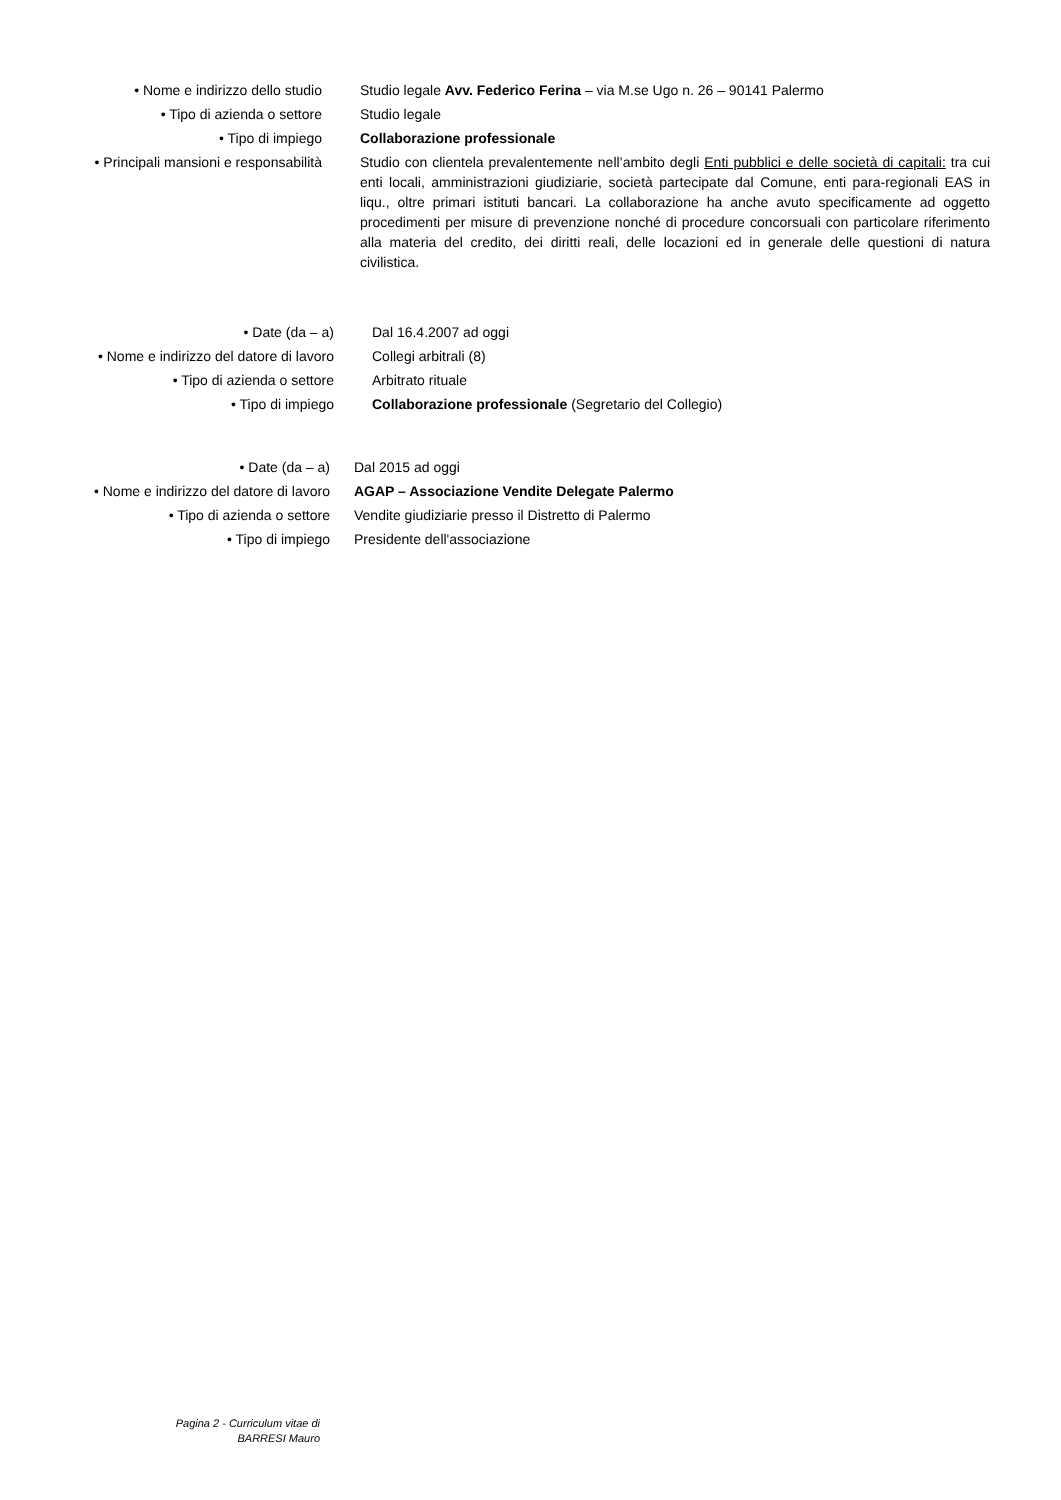| • Nome e indirizzo dello studio | Studio legale Avv. Federico Ferina – via M.se Ugo n. 26 – 90141 Palermo |
| • Tipo di azienda o settore | Studio legale |
| • Tipo di impiego | Collaborazione professionale |
| • Principali mansioni e responsabilità | Studio con clientela prevalentemente nell’ambito degli Enti pubblici e delle società di capitali: tra cui enti locali, amministrazioni giudiziarie, società partecipate dal Comune, enti para-regionali EAS in liqu., oltre primari istituti bancari. La collaborazione ha anche avuto specificamente ad oggetto procedimenti per misure di prevenzione nonché di procedure concorsuali con particolare riferimento alla materia del credito, dei diritti reali, delle locazioni ed in generale delle questioni di natura civilistica. |
| • Date (da – a) | Dal 16.4.2007 ad oggi |
| • Nome e indirizzo del datore di lavoro | Collegi arbitrali (8) |
| • Tipo di azienda o settore | Arbitrato rituale |
| • Tipo di impiego | Collaborazione professionale (Segretario del Collegio) |
| • Date (da – a) | Dal 2015 ad oggi |
| • Nome e indirizzo del datore di lavoro | AGAP – Associazione Vendite Delegate Palermo |
| • Tipo di azienda o settore | Vendite giudiziarie presso il Distretto di Palermo |
| • Tipo di impiego | Presidente dell'associazione |
Pagina 2 - Curriculum vitae di
BARRESI Mauro